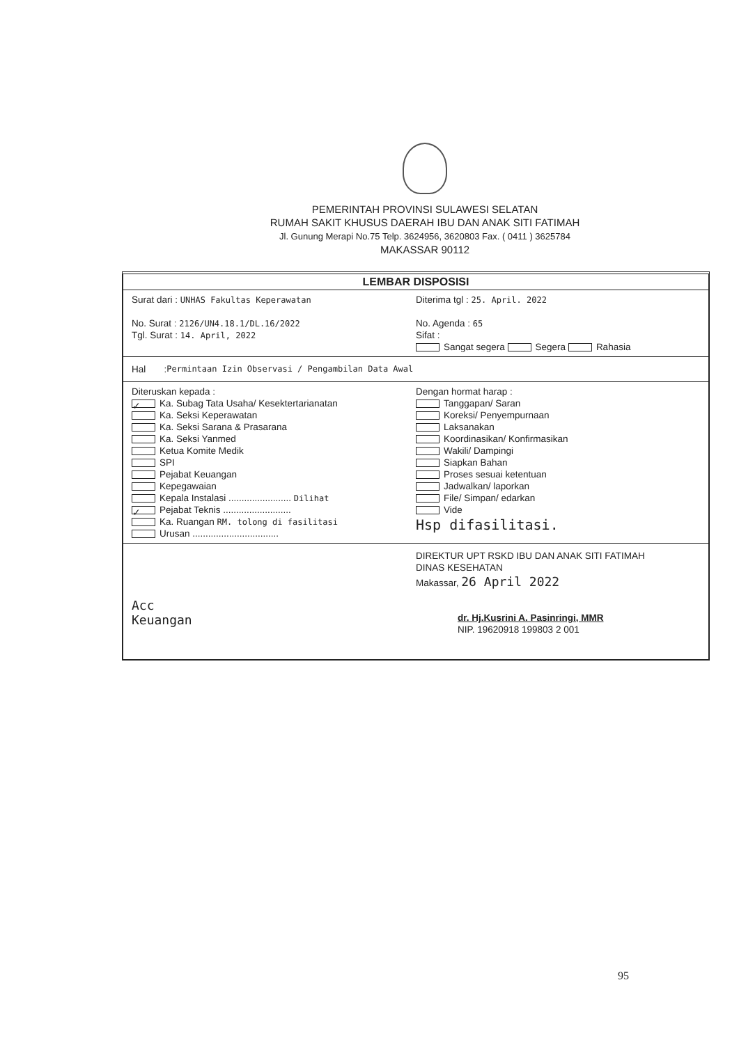PEMERINTAH PROVINSI SULAWESI SELATAN
RUMAH SAKIT KHUSUS DAERAH IBU DAN ANAK SITI FATIMAH
Jl. Gunung Merapi No.75 Telp. 3624956, 3620803 Fax. ( 0411 ) 3625784
MAKASSAR 90112
LEMBAR DISPOSISI
Surat dari : UNHAS Fakultas Keperawatan
No. Surat : 2126/UN4.18.1/DL.16/2022
Tgl. Surat : 14. April, 2022
Diterima tgl : 25. April. 2022
No. Agenda : 65
Sifat :
Sangat segera Segera Rahasia
Hal : Permintaan Izin Observasi / Pengambilan Data Awal
Diteruskan kepada :
✓ Ka. Subag Tata Usaha/ Kesektertarianatan
Ka. Seksi Keperawatan
Ka. Seksi Sarana & Prasarana
Ka. Seksi Yanmed
Ketua Komite Medik
SPI
Pejabat Keuangan
Kepegawaian
Kepala Instalasi ........................ Dilihat
✓ Pejabat Teknis ..........................
Ka. Ruangan RM. tolong di fasilitasi
Urusan .................................
Dengan hormat harap :
Tanggapan/ Saran
Koreksi/ Penyempurnaan
Laksanakan
Koordinasikan/ Konfirmasikan
Wakili/ Dampingi
Siapkan Bahan
Proses sesuai ketentuan
Jadwalkan/ laporkan
File/ Simpan/ edarkan
Vide
Hsp difasilitasi.
Acc
Keuangan
DIREKTUR UPT RSKD IBU DAN ANAK SITI FATIMAH
DINAS KESEHATAN
Makassar, 26 April 2022
dr. Hj.Kusrini A. Pasinringi, MMR
NIP. 19620918 199803 2 001
95